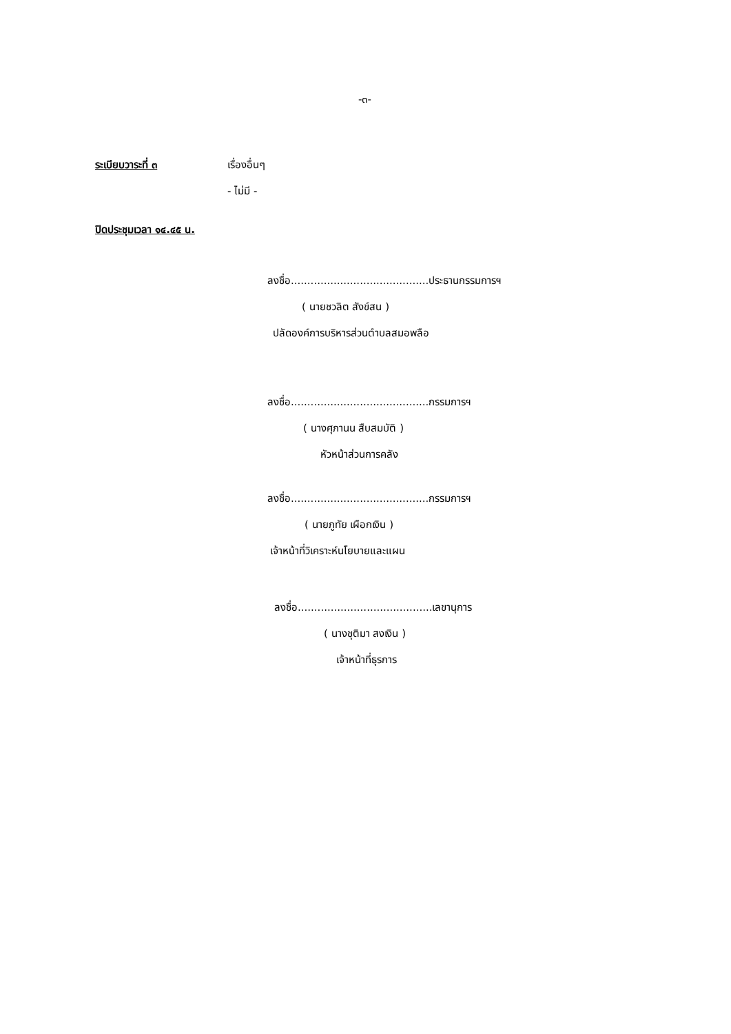-๓-
ระเบียบวาระที่ ๓ เรื่องอื่นๆ
- ไม่มี -
ปิดประชุมเวลา ๑๔.๔๕ น.
ลงชื่อ..........................................ประธานกรรมการฯ
( นายชวลิต สังข์สน )
ปลัดองค์การบริหารส่วนตำบลสมอพลือ
ลงชื่อ..........................................กรรมการฯ
( นางศุภานน สืบสมบัติ )
หัวหน้าส่วนการคลัง
ลงชื่อ..........................................กรรมการฯ
( นายภูทัย เผือกเงิน )
เจ้าหน้าที่วิเคราะห์นโยบายและแผน
ลงชื่อ.........................................เลขานุการ
( นางชุติมา สงเงิน )
เจ้าหน้าที่ธุรการ